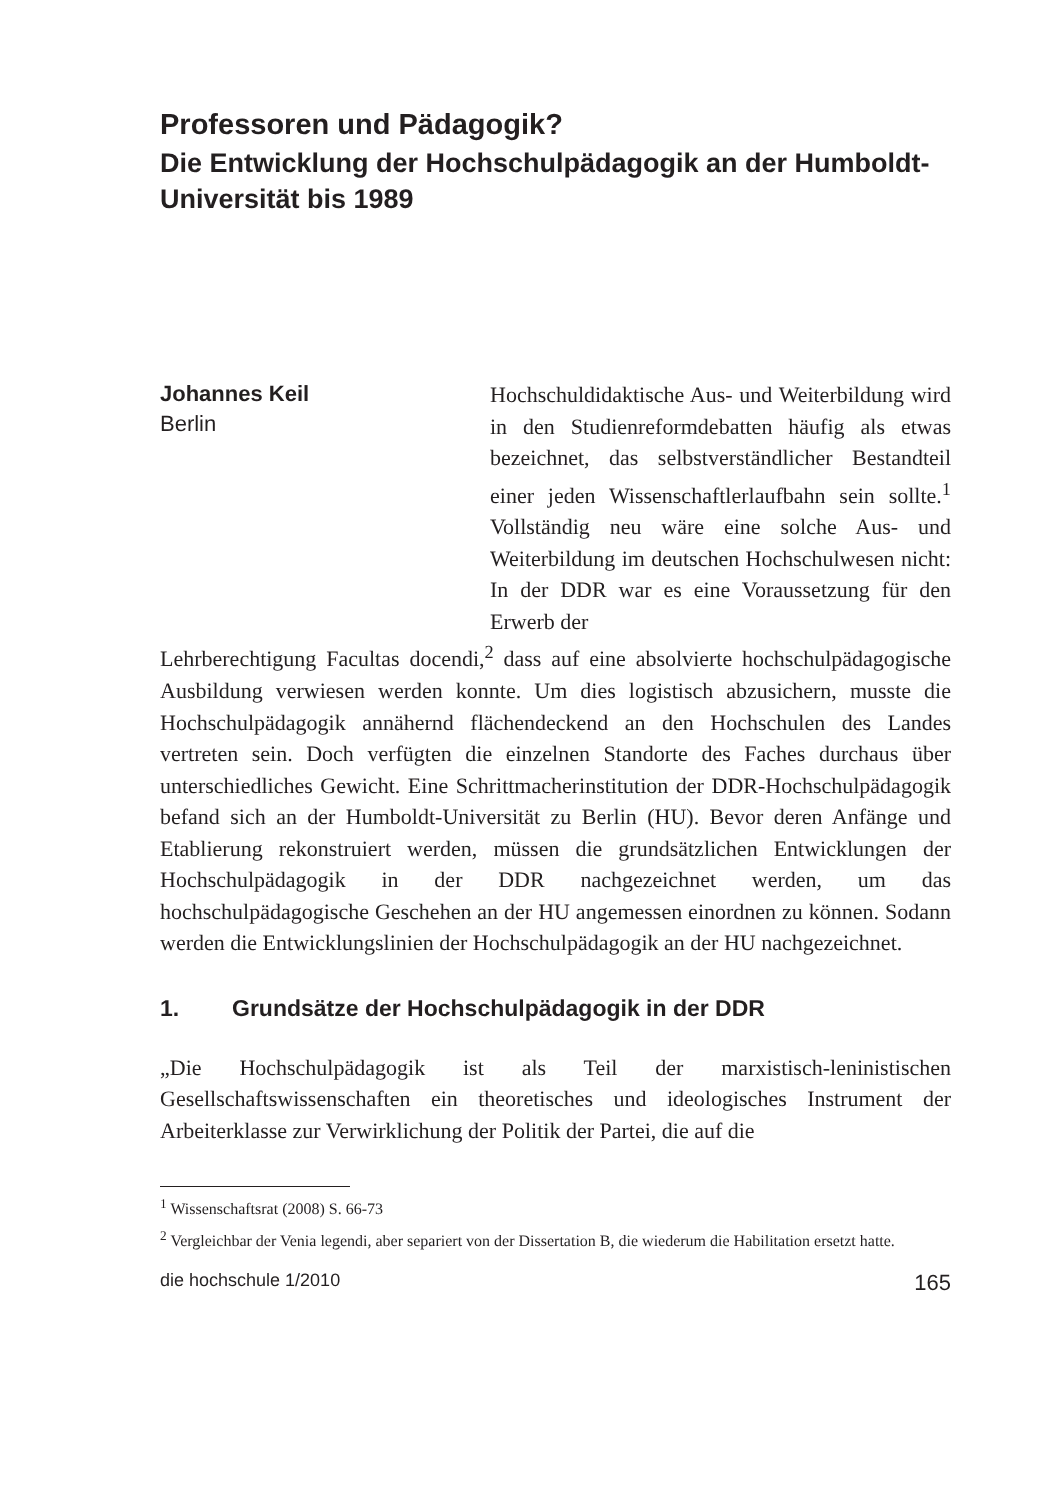Professoren und Pädagogik?
Die Entwicklung der Hochschulpädagogik an der Humboldt-Universität bis 1989
Johannes Keil
Berlin
Hochschuldidaktische Aus- und Weiterbildung wird in den Studienreformdebatten häufig als etwas bezeichnet, das selbstverständlicher Bestandteil einer jeden Wissenschaftlerlaufbahn sein sollte.<sup>1</sup> Vollständig neu wäre eine solche Aus- und Weiterbildung im deutschen Hochschulwesen nicht: In der DDR war es eine Voraussetzung für den Erwerb der
Lehrberechtigung Facultas docendi,<sup>2</sup> dass auf eine absolvierte hochschulpädagogische Ausbildung verwiesen werden konnte. Um dies logistisch abzusichern, musste die Hochschulpädagogik annähernd flächendeckend an den Hochschulen des Landes vertreten sein. Doch verfügten die einzelnen Standorte des Faches durchaus über unterschiedliches Gewicht. Eine Schrittmacherinstitution der DDR-Hochschulpädagogik befand sich an der Humboldt-Universität zu Berlin (HU). Bevor deren Anfänge und Etablierung rekonstruiert werden, müssen die grundsätzlichen Entwicklungen der Hochschulpädagogik in der DDR nachgezeichnet werden, um das hochschulpädagogische Geschehen an der HU angemessen einordnen zu können. Sodann werden die Entwicklungslinien der Hochschulpädagogik an der HU nachgezeichnet.
1. Grundsätze der Hochschulpädagogik in der DDR
„Die Hochschulpädagogik ist als Teil der marxistisch-leninistischen Gesellschaftswissenschaften ein theoretisches und ideologisches Instrument der Arbeiterklasse zur Verwirklichung der Politik der Partei, die auf die
<sup>1</sup> Wissenschaftsrat (2008) S. 66-73
<sup>2</sup> Vergleichbar der Venia legendi, aber separiert von der Dissertation B, die wiederum die Habilitation ersetzt hatte.
die hochschule 1/2010 165